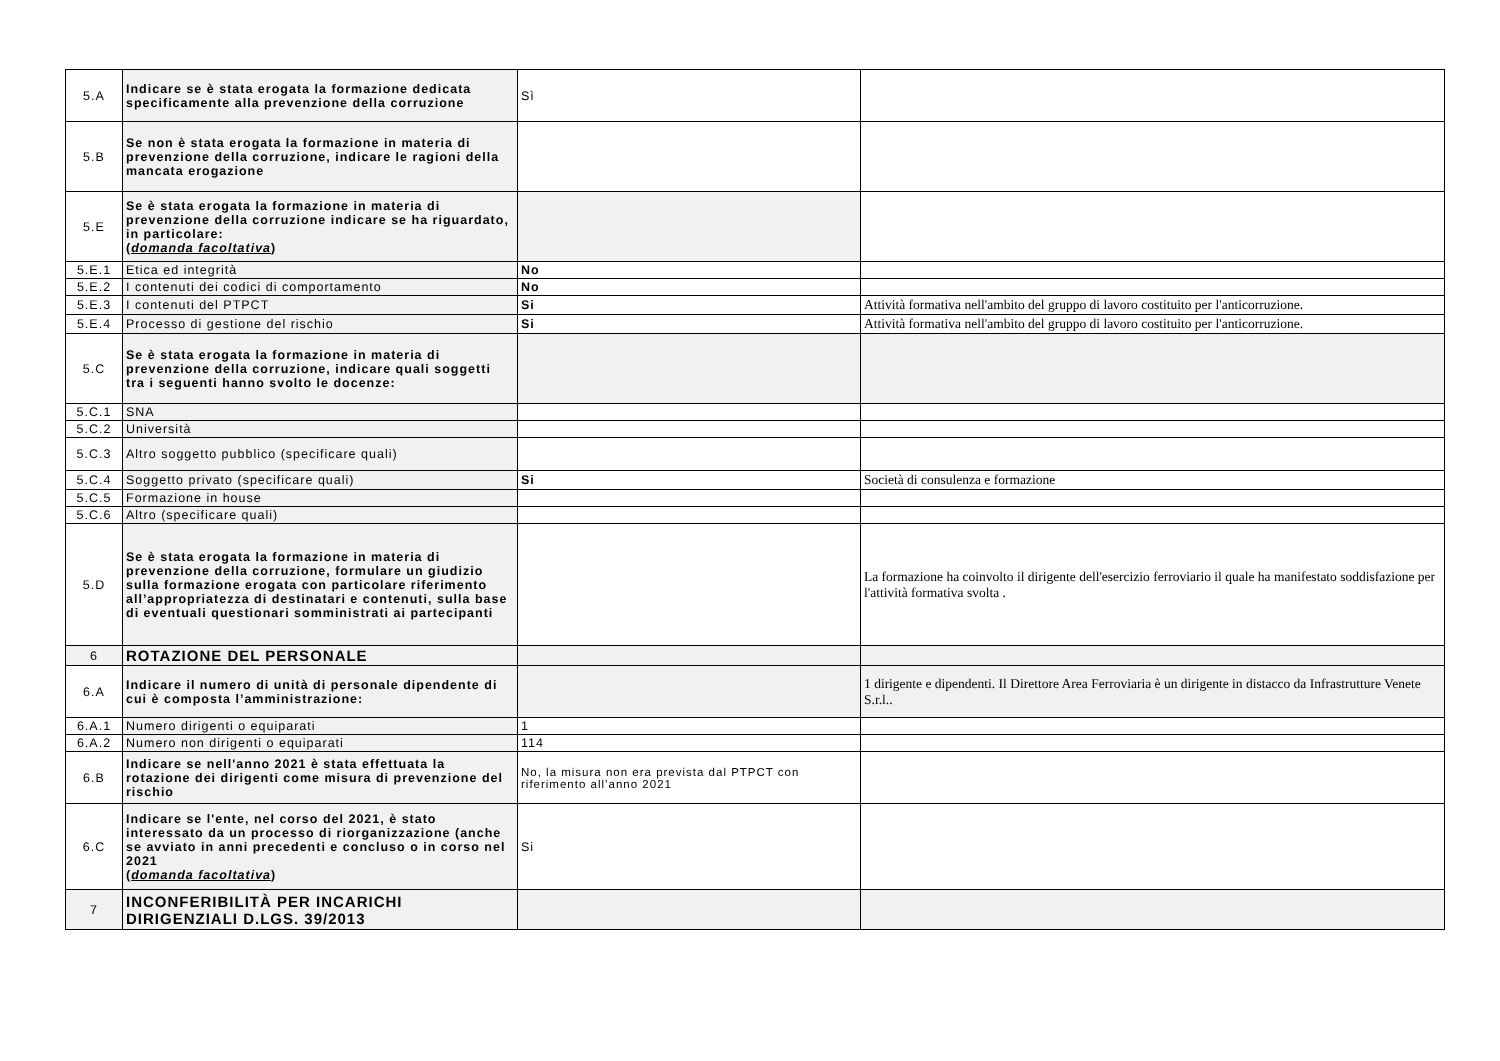| 5.A | Indicare se è stata erogata la formazione dedicata specificamente alla prevenzione della corruzione | Sì | |
| 5.B | Se non è stata erogata la formazione in materia di prevenzione della corruzione, indicare le ragioni della mancata erogazione | | |
| 5.E | Se è stata erogata la formazione in materia di prevenzione della corruzione indicare se ha riguardato, in particolare: ( domanda facoltativa ) | | |
| 5.E.1 | Etica ed integrità | No | |
| 5.E.2 | I contenuti dei codici di comportamento | No | |
| 5.E.3 | I contenuti del PTPCT | Si | Attività formativa nell'ambito del gruppo di lavoro costituito per l'anticorruzione. |
| 5.E.4 | Processo di gestione del rischio | Si | Attività formativa nell'ambito del gruppo di lavoro costituito per l'anticorruzione. |
| 5.C | Se è stata erogata la formazione in materia di prevenzione della corruzione, indicare quali soggetti tra i seguenti hanno svolto le docenze: | | |
| 5.C.1 | SNA | | |
| 5.C.2 | Università | | |
| 5.C.3 | Altro soggetto pubblico (specificare quali) | | |
| 5.C.4 | Soggetto privato (specificare quali) | Si | Società di consulenza e formazione |
| 5.C.5 | Formazione in house | | |
| 5.C.6 | Altro (specificare quali) | | |
| 5.D | Se è stata erogata la formazione in materia di prevenzione della corruzione, formulare un giudizio sulla formazione erogata con particolare riferimento all’appropriatezza di destinatari e contenuti, sulla base di eventuali questionari somministrati ai partecipanti | | La formazione ha coinvolto il dirigente dell'esercizio ferroviario il quale ha manifestato soddisfazione per l'attività formativa svolta . |
| 6 | ROTAZIONE DEL PERSONALE | | |
| 6.A | Indicare il numero di unità di personale dipendente di cui è composta l’amministrazione: | | 1 dirigente e dipendenti. Il Direttore Area Ferroviaria è un dirigente in distacco da Infrastrutture Venete S.r.l.. |
| 6.A.1 | Numero dirigenti o equiparati | 1 | |
| 6.A.2 | Numero non dirigenti o equiparati | 114 | |
| 6.B | Indicare se nell'anno 2021 è stata effettuata la rotazione dei dirigenti come misura di prevenzione del rischio | No, la misura non era prevista dal PTPCT con riferimento all’anno 2021 | |
| 6.C | Indicare se l'ente, nel corso del 2021, è stato interessato da un processo di riorganizzazione (anche se avviato in anni precedenti e concluso o in corso nel 2021 ( domanda facoltativa ) | Si | |
| 7 | INCONFERIBILITÀ PER INCARICHI DIRIGENZIALI D.LGS. 39/2013 | | |